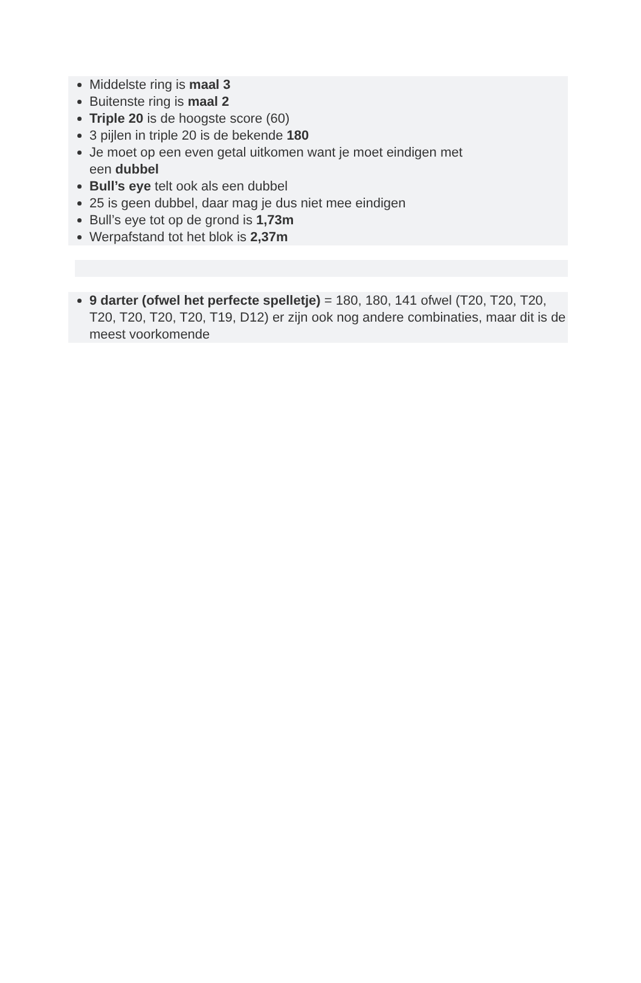Middelste ring is maal 3
Buitenste ring is maal 2
Triple 20 is de hoogste score (60)
3 pijlen in triple 20 is de bekende 180
Je moet op een even getal uitkomen want je moet eindigen met
een dubbel
Bull’s eye telt ook als een dubbel
25 is geen dubbel, daar mag je dus niet mee eindigen
Bull’s eye tot op de grond is 1,73m
Werpafstand tot het blok is 2,37m
9 darter (ofwel het perfecte spelletje) = 180, 180, 141 ofwel (T20, T20, T20, T20, T20, T20, T20, T19, D12) er zijn ook nog andere combinaties, maar dit is de meest voorkomende